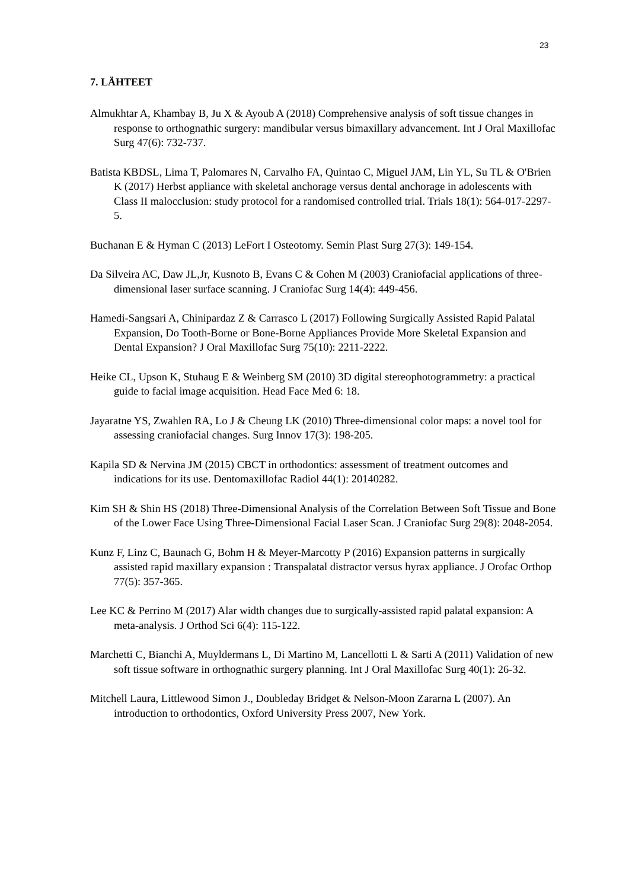23
7. LÄHTEET
Almukhtar A, Khambay B, Ju X & Ayoub A (2018) Comprehensive analysis of soft tissue changes in response to orthognathic surgery: mandibular versus bimaxillary advancement. Int J Oral Maxillofac Surg 47(6): 732-737.
Batista KBDSL, Lima T, Palomares N, Carvalho FA, Quintao C, Miguel JAM, Lin YL, Su TL & O'Brien K (2017) Herbst appliance with skeletal anchorage versus dental anchorage in adolescents with Class II malocclusion: study protocol for a randomised controlled trial. Trials 18(1): 564-017-2297-5.
Buchanan E & Hyman C (2013) LeFort I Osteotomy. Semin Plast Surg 27(3): 149-154.
Da Silveira AC, Daw JL,Jr, Kusnoto B, Evans C & Cohen M (2003) Craniofacial applications of three-dimensional laser surface scanning. J Craniofac Surg 14(4): 449-456.
Hamedi-Sangsari A, Chinipardaz Z & Carrasco L (2017) Following Surgically Assisted Rapid Palatal Expansion, Do Tooth-Borne or Bone-Borne Appliances Provide More Skeletal Expansion and Dental Expansion? J Oral Maxillofac Surg 75(10): 2211-2222.
Heike CL, Upson K, Stuhaug E & Weinberg SM (2010) 3D digital stereophotogrammetry: a practical guide to facial image acquisition. Head Face Med 6: 18.
Jayaratne YS, Zwahlen RA, Lo J & Cheung LK (2010) Three-dimensional color maps: a novel tool for assessing craniofacial changes. Surg Innov 17(3): 198-205.
Kapila SD & Nervina JM (2015) CBCT in orthodontics: assessment of treatment outcomes and indications for its use. Dentomaxillofac Radiol 44(1): 20140282.
Kim SH & Shin HS (2018) Three-Dimensional Analysis of the Correlation Between Soft Tissue and Bone of the Lower Face Using Three-Dimensional Facial Laser Scan. J Craniofac Surg 29(8): 2048-2054.
Kunz F, Linz C, Baunach G, Bohm H & Meyer-Marcotty P (2016) Expansion patterns in surgically assisted rapid maxillary expansion : Transpalatal distractor versus hyrax appliance. J Orofac Orthop 77(5): 357-365.
Lee KC & Perrino M (2017) Alar width changes due to surgically-assisted rapid palatal expansion: A meta-analysis. J Orthod Sci 6(4): 115-122.
Marchetti C, Bianchi A, Muyldermans L, Di Martino M, Lancellotti L & Sarti A (2011) Validation of new soft tissue software in orthognathic surgery planning. Int J Oral Maxillofac Surg 40(1): 26-32.
Mitchell Laura, Littlewood Simon J., Doubleday Bridget & Nelson-Moon Zararna L (2007). An introduction to orthodontics, Oxford University Press 2007, New York.